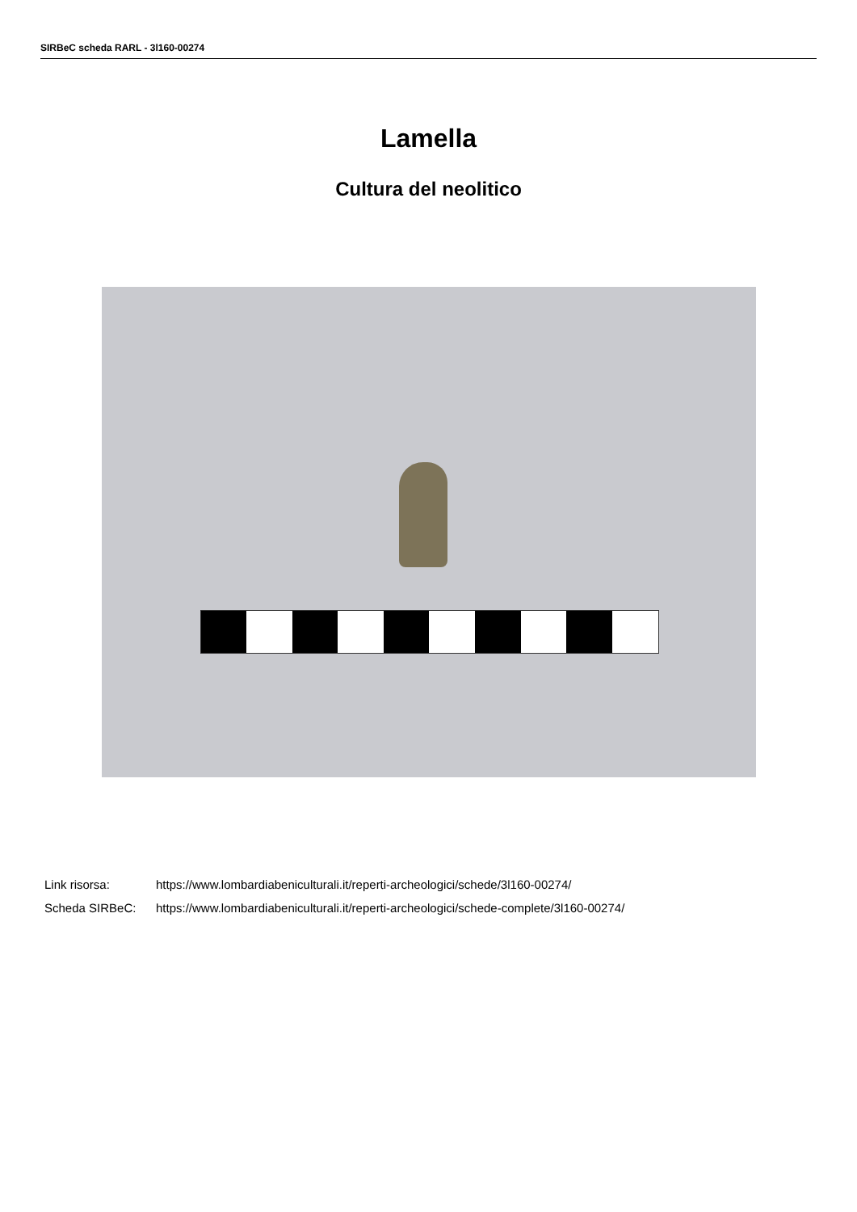SIRBeC scheda RARL - 3l160-00274
Lamella
Cultura del neolitico
| Link risorsa: | https://www.lombardiabeniculturali.it/reperti-archeologici/schede/3l160-00274/ |
| Scheda SIRBeC: | https://www.lombardiabeniculturali.it/reperti-archeologici/schede-complete/3l160-00274/ |